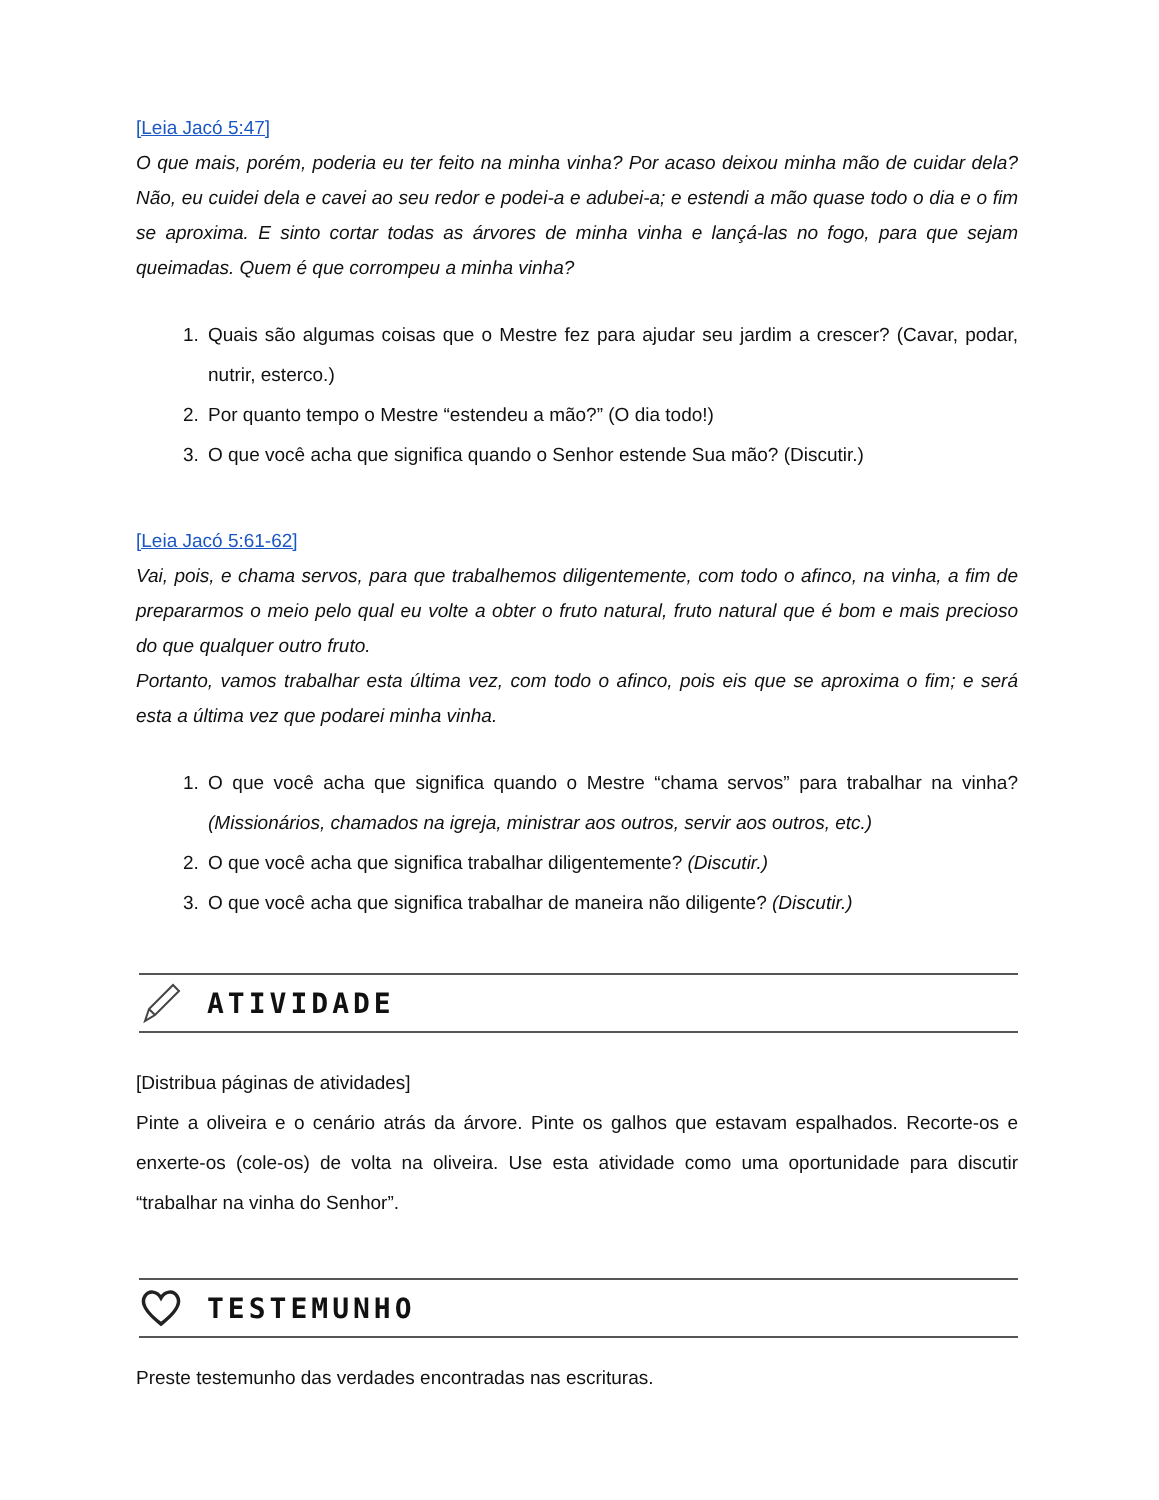[Leia Jacó 5:47]
O que mais, porém, poderia eu ter feito na minha vinha? Por acaso deixou minha mão de cuidar dela? Não, eu cuidei dela e cavei ao seu redor e podei-a e adubei-a; e estendi a mão quase todo o dia e o fim se aproxima. E sinto cortar todas as árvores de minha vinha e lançá-las no fogo, para que sejam queimadas. Quem é que corrompeu a minha vinha?
1. Quais são algumas coisas que o Mestre fez para ajudar seu jardim a crescer? (Cavar, podar, nutrir, esterco.)
2. Por quanto tempo o Mestre “estendeu a mão?” (O dia todo!)
3. O que você acha que significa quando o Senhor estende Sua mão? (Discutir.)
[Leia Jacó 5:61-62]
Vai, pois, e chama servos, para que trabalhemos diligentemente, com todo o afinco, na vinha, a fim de prepararmos o meio pelo qual eu volte a obter o fruto natural, fruto natural que é bom e mais precioso do que qualquer outro fruto.
Portanto, vamos trabalhar esta última vez, com todo o afinco, pois eis que se aproxima o fim; e será esta a última vez que podarei minha vinha.
1. O que você acha que significa quando o Mestre “chama servos” para trabalhar na vinha? (Missionários, chamados na igreja, ministrar aos outros, servir aos outros, etc.)
2. O que você acha que significa trabalhar diligentemente? (Discutir.)
3. O que você acha que significa trabalhar de maneira não diligente? (Discutir.)
ATIVIDADE
[Distribua páginas de atividades]
Pinte a oliveira e o cenário atrás da árvore. Pinte os galhos que estavam espalhados. Recorte-os e enxerte-os (cole-os) de volta na oliveira. Use esta atividade como uma oportunidade para discutir “trabalhar na vinha do Senhor”.
TESTEMUNHO
Preste testemunho das verdades encontradas nas escrituras.